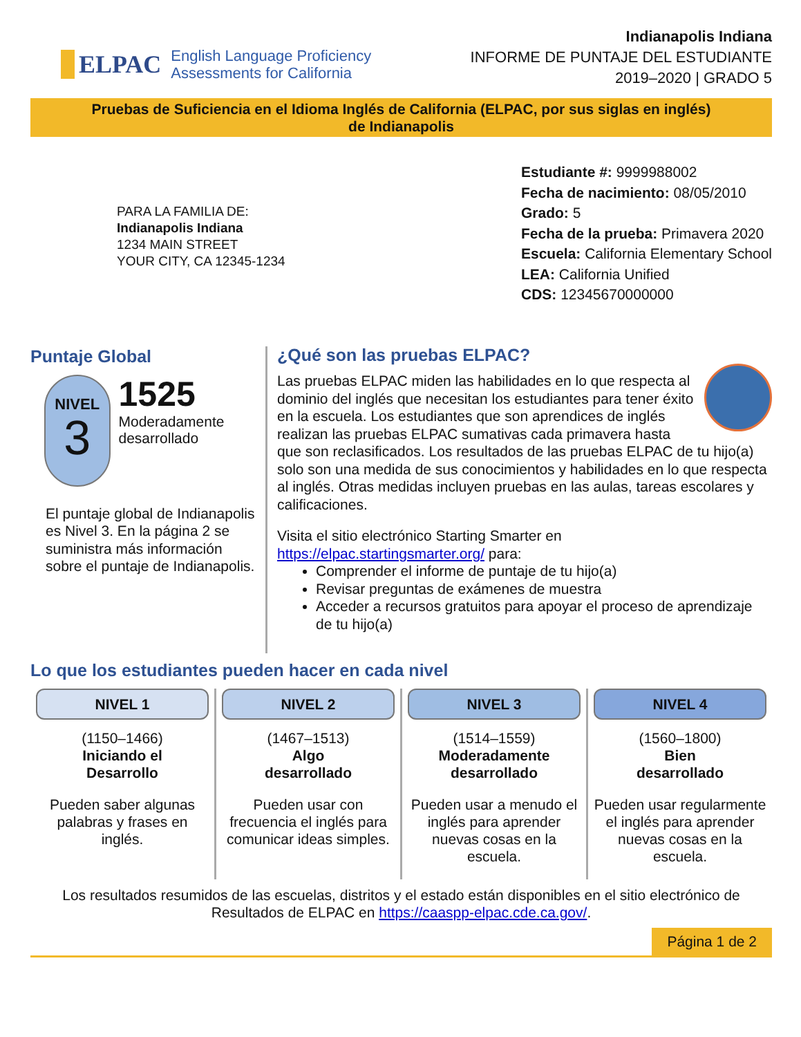ELPAC
English Language Proficiency
Assessments for California
Indianapolis Indiana
INFORME DE PUNTAJE DEL ESTUDIANTE
2019–2020 | GRADO 5
Pruebas de Suficiencia en el Idioma Inglés de California (ELPAC, por sus siglas en inglés)
de Indianapolis
PARA LA FAMILIA DE:
Indianapolis Indiana
1234 MAIN STREET
YOUR CITY, CA 12345-1234
Estudiante #: 9999988002
Fecha de nacimiento: 08/05/2010
Grado: 5
Fecha de la prueba: Primavera 2020
Escuela: California Elementary School
LEA: California Unified
CDS: 12345670000000
Puntaje Global
NIVEL
3
1525
Moderadamente desarrollado
El puntaje global de Indianapolis es Nivel 3. En la página 2 se suministra más información sobre el puntaje de Indianapolis.
¿Qué son las pruebas ELPAC?
Las pruebas ELPAC miden las habilidades en lo que respecta al dominio del inglés que necesitan los estudiantes para tener éxito en la escuela. Los estudiantes que son aprendices de inglés realizan las pruebas ELPAC sumativas cada primavera hasta que son reclasificados. Los resultados de las pruebas ELPAC de tu hijo(a) solo son una medida de sus conocimientos y habilidades en lo que respecta al inglés. Otras medidas incluyen pruebas en las aulas, tareas escolares y calificaciones.
Visita el sitio electrónico Starting Smarter en
https://elpac.startingsmarter.org/ para:
Comprender el informe de puntaje de tu hijo(a)
Revisar preguntas de exámenes de muestra
Acceder a recursos gratuitos para apoyar el proceso de aprendizaje de tu hijo(a)
Lo que los estudiantes pueden hacer en cada nivel
NIVEL 1
(1150–1466)
Iniciando el
Desarrollo
Pueden saber algunas palabras y frases en inglés.
NIVEL 2
(1467–1513)
Algo
desarrollado
Pueden usar con frecuencia el inglés para comunicar ideas simples.
NIVEL 3
(1514–1559)
Moderadamente
desarrollado
Pueden usar a menudo el inglés para aprender nuevas cosas en la escuela.
NIVEL 4
(1560–1800)
Bien
desarrollado
Pueden usar regularmente el inglés para aprender nuevas cosas en la escuela.
Los resultados resumidos de las escuelas, distritos y el estado están disponibles en el sitio electrónico de Resultados de ELPAC en https://caaspp-elpac.cde.ca.gov/.
Página 1 de 2